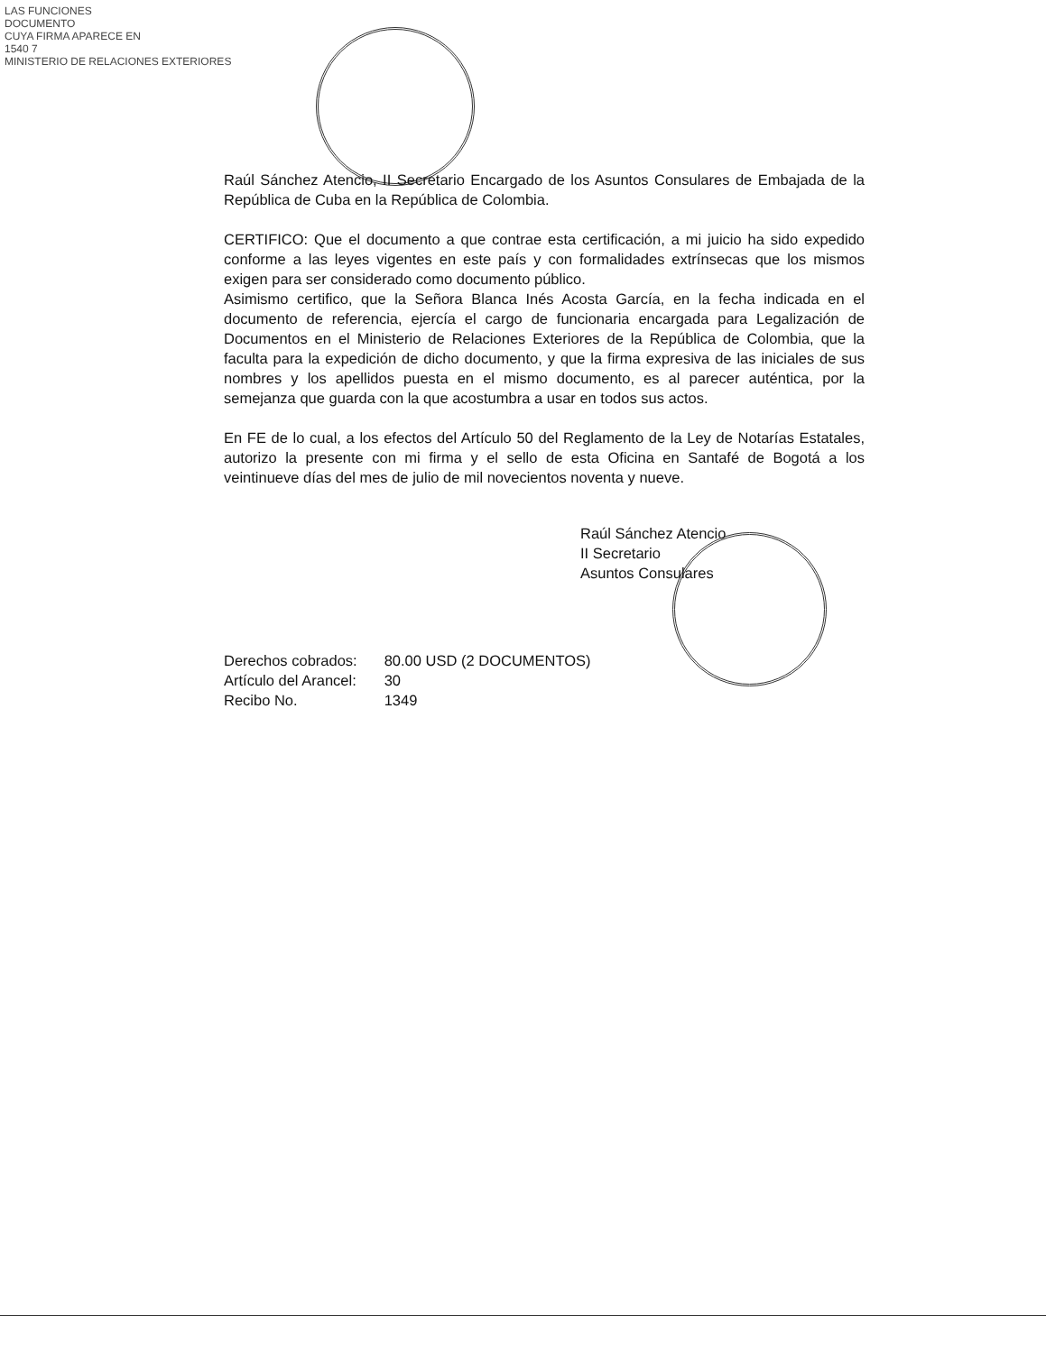LAS FUNCIONES
DOCUMENTO
CUYA FIRMA APARECE EN
1540 7
MINISTERIO DE RELACIONES EXTERIORES
Raúl Sánchez Atencio, II Secretario Encargado de los Asuntos Consulares de Embajada de la República de Cuba en la República de Colombia.
CERTIFICO: Que el documento a que contrae esta certificación, a mi juicio ha sido expedido conforme a las leyes vigentes en este país y con formalidades extrínsecas que los mismos exigen para ser considerado como documento público.
Asimismo certifico, que la Señora Blanca Inés Acosta García, en la fecha indicada en el documento de referencia, ejercía el cargo de funcionaria encargada para Legalización de Documentos en el Ministerio de Relaciones Exteriores de la República de Colombia, que la faculta para la expedición de dicho documento, y que la firma expresiva de las iniciales de sus nombres y los apellidos puesta en el mismo documento, es al parecer auténtica, por la semejanza que guarda con la que acostumbra a usar en todos sus actos.
En FE de lo cual, a los efectos del Artículo 50 del Reglamento de la Ley de Notarías Estatales, autorizo la presente con mi firma y el sello de esta Oficina en Santafé de Bogotá a los veintinueve días del mes de julio de mil novecientos noventa y nueve.
Raúl Sánchez Atencio
II Secretario
Asuntos Consulares
| Derechos cobrados: | 80.00 USD (2 DOCUMENTOS) |
| Artículo del Arancel: | 30 |
| Recibo No. | 1349 |